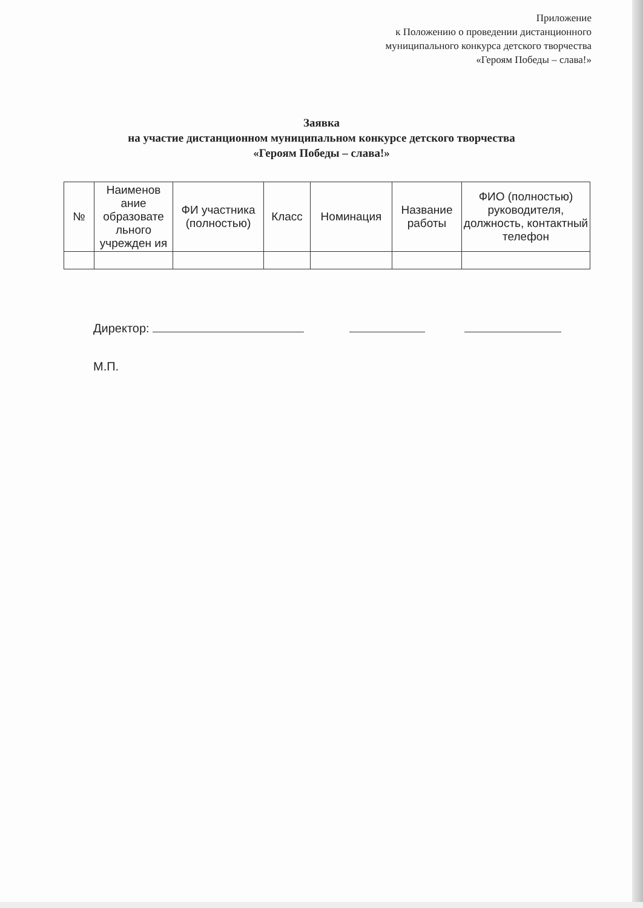Приложение
к Положению о проведении дистанционного
муниципального конкурса детского творчества
«Героям Победы – слава!»
Заявка
на участие дистанционном муниципальном конкурсе детского творчества
«Героям Победы – слава!»
| № | Наименов ание образовате льного учрежден ия | ФИ участника (полностью) | Класс | Номинация | Название работы | ФИО (полностью) руководителя, должность, контактный телефон |
| --- | --- | --- | --- | --- | --- | --- |
Директор:
М.П.